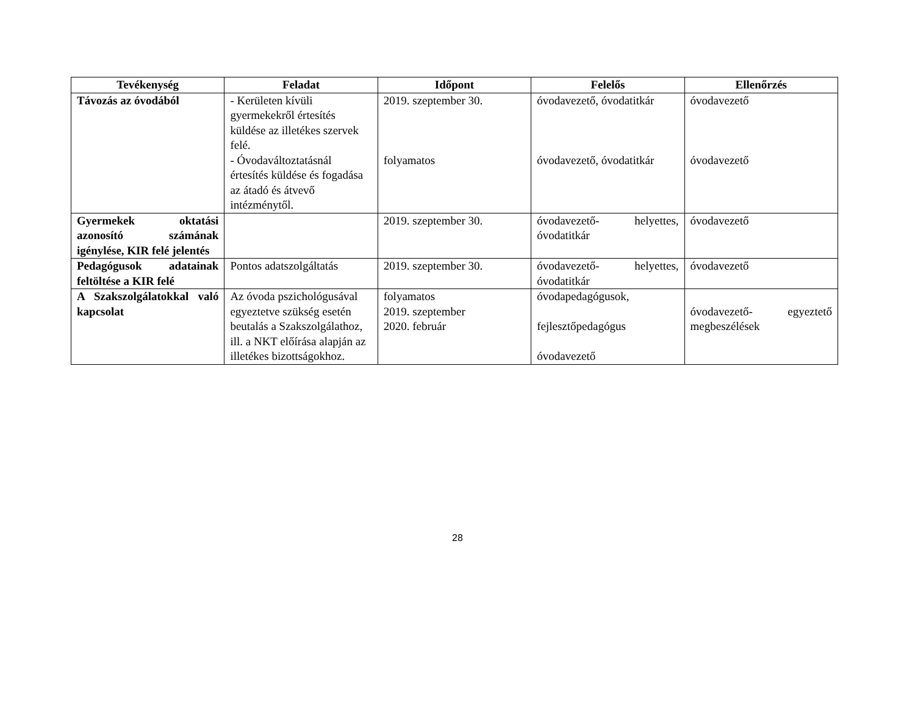| Tevékenység | Feladat | Időpont | Felelős | Ellenőrzés |
| --- | --- | --- | --- | --- |
| Távozás az óvodából | - Kerületen kívüli gyermekekről értesítés küldése az illetékes szervek felé. - Óvodaváltoztatásnál értesítés küldése és fogadása az átadó és átvevő intézménytől. | 2019. szeptember 30. folyamatos | óvodavezető, óvodatitkár óvodavezető, óvodatitkár | óvodavezető óvodavezető |
| Gyermekek oktatási azonosító számának igénylése, KIR felé jelentés | | 2019. szeptember 30. | óvodavezető- helyettes, óvodatitkár | óvodavezető |
| Pedagógusok adatainak feltöltése a KIR felé | Pontos adatszolgáltatás | 2019. szeptember 30. | óvodavezető- helyettes, óvodatitkár | óvodavezető |
| A Szakszolgálatokkal való kapcsolat | Az óvoda pszichológusával egyeztetve szükség esetén beutalás a Szakszolgálathoz, ill. a NKT előírása alapján az illetékes bizottságokhoz. | folyamatos 2019. szeptember 2020. február | óvodapedagógusok, fejlesztőpedagógus óvodavezető | óvodavezető- egyeztető megbeszélések |
28